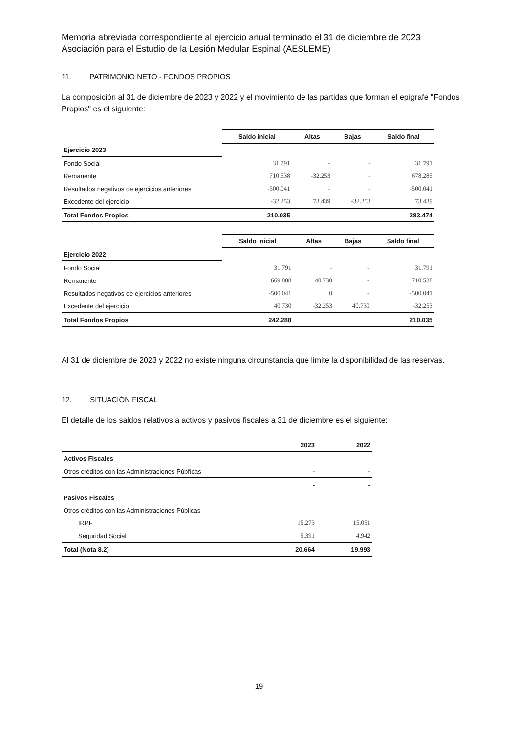Memoria abreviada correspondiente al ejercicio anual terminado el 31 de diciembre de 2023
Asociación para el Estudio de la Lesión Medular Espinal (AESLEME)
11. PATRIMONIO NETO - FONDOS PROPIOS
La composición al 31 de diciembre de 2023 y 2022 y el movimiento de las partidas que forman el epígrafe ''Fondos Propios" es el siguiente:
| | Saldo inicial | Altas | Bajas | Saldo final |
| Ejercicio 2023 | | | | |
| Fondo Social | 31.791 | - | - | 31.791 |
| Remanente | 710.538 | -32.253 | - | 678.285 |
| Resultados negativos de ejercicios anteriores | -500.041 | - | - | -500.041 |
| Excedente del ejercicio | -32.253 | 73.439 | -32.253 | 73.439 |
| Total Fondos Propios | 210.035 | | | 283.474 |
| | Saldo inicial | Altas | Bajas | Saldo final |
| Ejercicio 2022 | | | | |
| Fondo Social | 31.791 | - | - | 31.791 |
| Remanente | 669.808 | 40.730 | - | 710.538 |
| Resultados negativos de ejercicios anteriores | -500.041 | 0 | - | -500.041 |
| Excedente del ejercicio | 40.730 | -32.253 | 40.730 | -32.253 |
| Total Fondos Propios | 242.288 | | | 210.035 |
Al 31 de diciembre de 2023 y 2022 no existe ninguna circunstancia que limite la disponibilidad de las reservas.
12. SITUACIÓN FISCAL
El detalle de los saldos relativos a activos y pasivos fiscales a 31 de diciembre es el siguiente:
| | 2023 | 2022 |
| Activos Fiscales | | |
| Otros créditos con las Administraciones Púbfícas | - | - |
| | - | - |
| Pasivos Fiscales | | |
| Otros créditos con las Administraciones Públicas | | |
| IRPF | 15.273 | 15.051 |
| Seguridad Social | 5.391 | 4.942 |
| Total (Nota 8.2) | 20.664 | 19.993 |
19